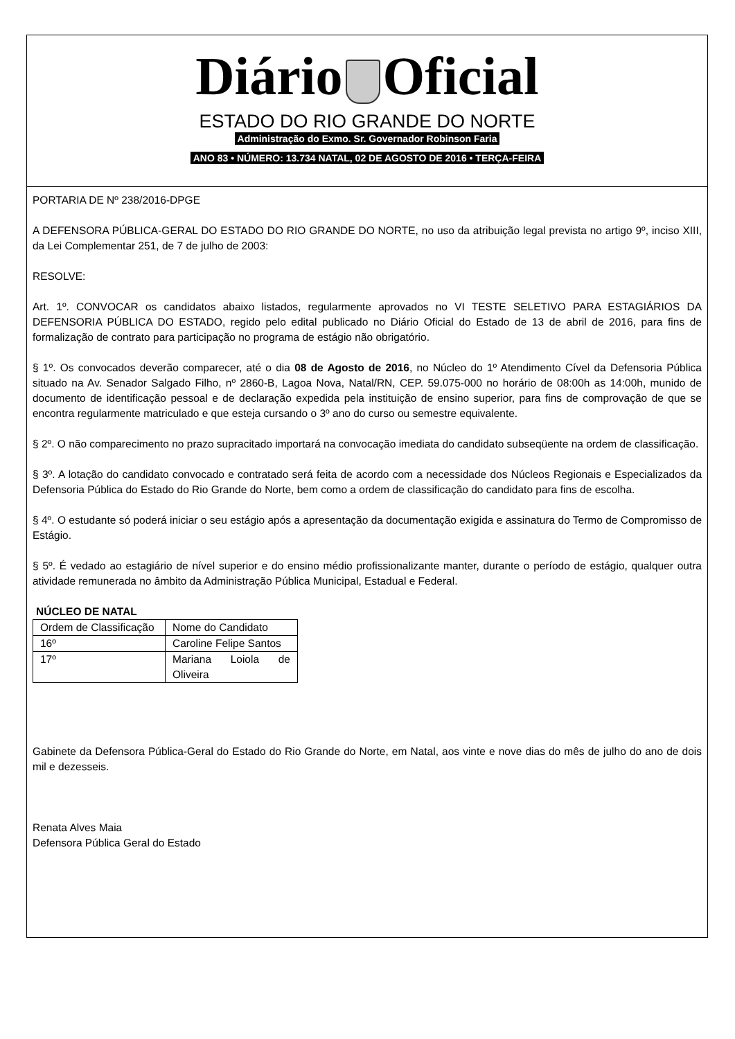Diário Oficial
ESTADO DO RIO GRANDE DO NORTE
Administração do Exmo. Sr. Governador Robinson Faria
ANO 83 • NÚMERO: 13.734 NATAL, 02 DE AGOSTO DE 2016 • TERÇA-FEIRA
PORTARIA DE Nº 238/2016-DPGE
A DEFENSORA PÚBLICA-GERAL DO ESTADO DO RIO GRANDE DO NORTE, no uso da atribuição legal prevista no artigo 9º, inciso XIII, da Lei Complementar 251, de 7 de julho de 2003:
RESOLVE:
Art. 1º. CONVOCAR os candidatos abaixo listados, regularmente aprovados no VI TESTE SELETIVO PARA ESTAGIÁRIOS DA DEFENSORIA PÚBLICA DO ESTADO, regido pelo edital publicado no Diário Oficial do Estado de 13 de abril de 2016, para fins de formalização de contrato para participação no programa de estágio não obrigatório.
§ 1º. Os convocados deverão comparecer, até o dia 08 de Agosto de 2016, no Núcleo do 1º Atendimento Cível da Defensoria Pública situado na Av. Senador Salgado Filho, nº 2860-B, Lagoa Nova, Natal/RN, CEP. 59.075-000 no horário de 08:00h as 14:00h, munido de documento de identificação pessoal e de declaração expedida pela instituição de ensino superior, para fins de comprovação de que se encontra regularmente matriculado e que esteja cursando o 3º ano do curso ou semestre equivalente.
§ 2º. O não comparecimento no prazo supracitado importará na convocação imediata do candidato subseqüente na ordem de classificação.
§ 3º. A lotação do candidato convocado e contratado será feita de acordo com a necessidade dos Núcleos Regionais e Especializados da Defensoria Pública do Estado do Rio Grande do Norte, bem como a ordem de classificação do candidato para fins de escolha.
§ 4º. O estudante só poderá iniciar o seu estágio após a apresentação da documentação exigida e assinatura do Termo de Compromisso de Estágio.
§ 5º. É vedado ao estagiário de nível superior e do ensino médio profissionalizante manter, durante o período de estágio, qualquer outra atividade remunerada no âmbito da Administração Pública Municipal, Estadual e Federal.
NÚCLEO DE NATAL
| Ordem de Classificação | Nome do Candidato |
| 16º | Caroline Felipe Santos |
| 17º | Mariana Loiola de Oliveira |
Gabinete da Defensora Pública-Geral do Estado do Rio Grande do Norte, em Natal, aos vinte e nove dias do mês de julho do ano de dois mil e dezesseis.
Renata Alves Maia
Defensora Pública Geral do Estado